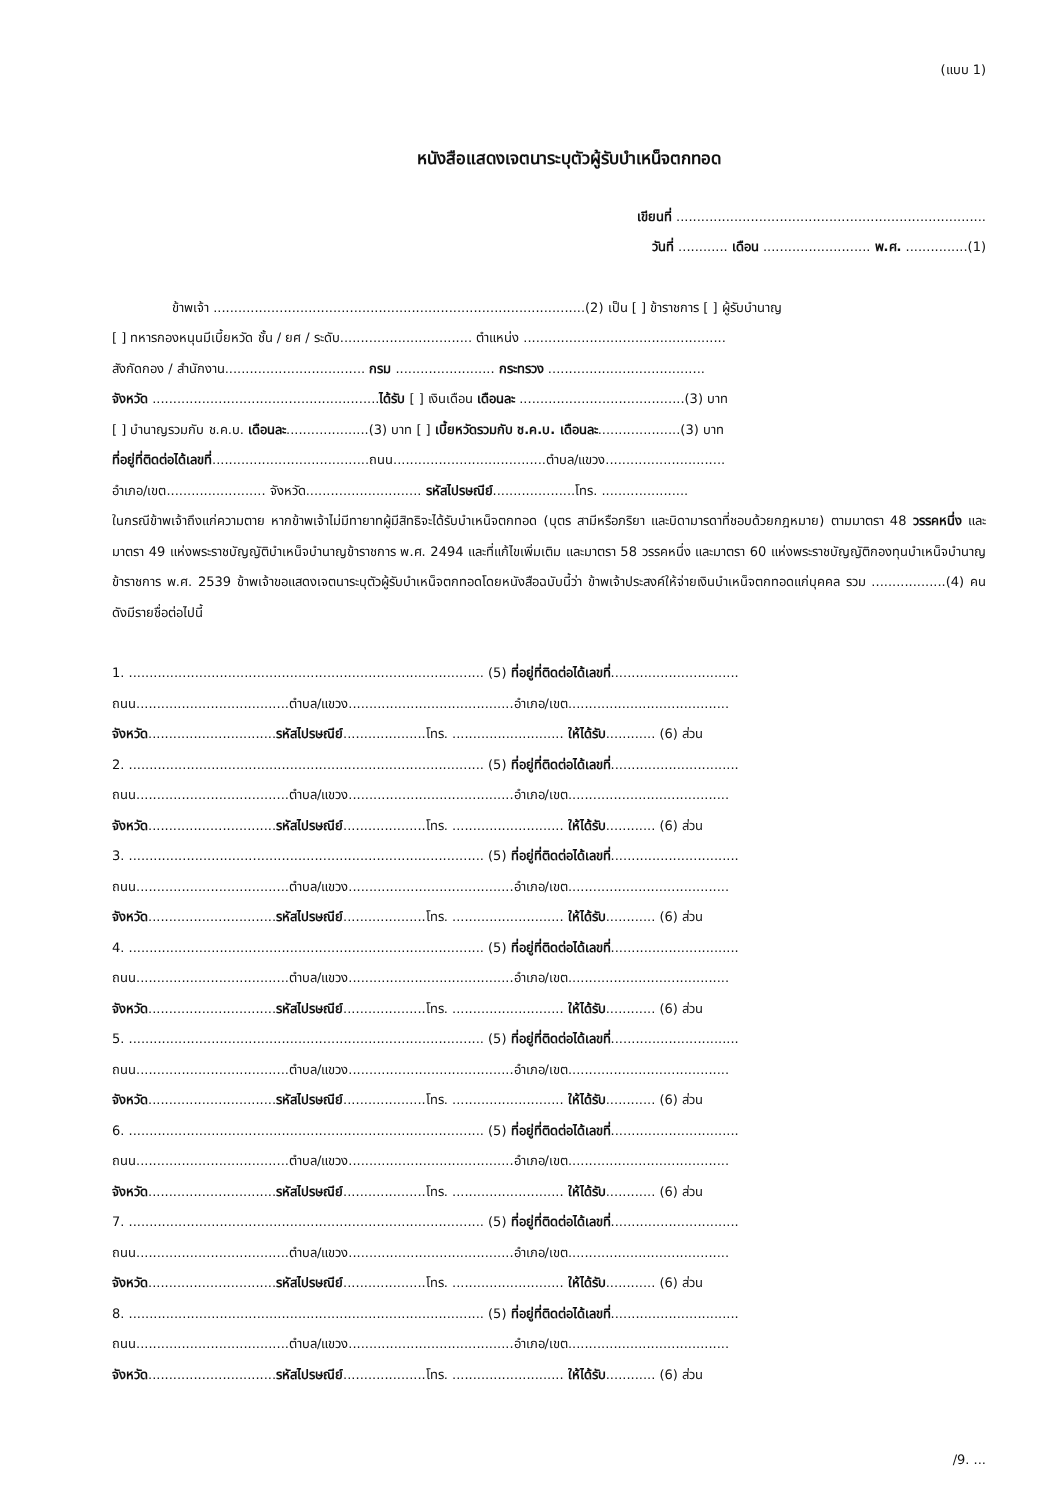(แบบ 1)
หนังสือแสดงเจตนาระบุตัวผู้รับบำเหน็จตกทอด
เขียนที่ ...........................................................................
วันที่ ............ เดือน .......................... พ.ศ. ...............(1)
ข้าพเจ้า ..........................................................................................(2) เป็น [ ] ข้าราชการ [ ] ผู้รับบำนาญ
[ ] ทหารกองหนุนมีเบี้ยหวัด ชั้น / ยศ / ระดับ................................ ตำแหน่ง .................................................
สังกัดกอง / สำนักงาน.................................. กรม ........................ กระทรวง ......................................
จังหวัด .......................................................ได้รับ [ ] เงินเดือน เดือนละ ........................................(3) บาท
[ ] บำนาญรวมกับ ช.ค.บ. เดือนละ....................(3) บาท [ ] เบี้ยหวัดรวมกับ ช.ค.บ. เดือนละ....................(3) บาท
ที่อยู่ที่ติดต่อได้เลขที่......................................ถนน.....................................ตำบล/แขวง.............................
อำเภอ/เขต........................ จังหวัด............................ รหัสไปรษณีย์....................โทร. .....................
ในกรณีข้าพเจ้าถึงแก่ความตาย หากข้าพเจ้าไม่มีทายาทผู้มีสิทธิจะได้รับบำเหน็จตกทอด (บุตร สามีหรือภริยา และบิดามารดาที่ชอบด้วยกฎหมาย) ตามมาตรา 48 วรรคหนึ่ง และมาตรา 49 แห่งพระราชบัญญัติบำเหน็จบำนาญข้าราชการ พ.ศ. 2494 และที่แก้ไขเพิ่มเติม และมาตรา 58 วรรคหนึ่ง และมาตรา 60 แห่งพระราชบัญญัติกองทุนบำเหน็จบำนาญข้าราชการ พ.ศ. 2539 ข้าพเจ้าขอแสดงเจตนาระบุตัวผู้รับบำเหน็จตกทอดโดยหนังสือฉบับนี้ว่า ข้าพเจ้าประสงค์ให้จ่ายเงินบำเหน็จตกทอดแก่บุคคล รวม ..................(4) คน ดังมีรายชื่อต่อไปนี้
1. ...................................................................................... (5) ที่อยู่ที่ติดต่อได้เลขที่...............................
ถนน.....................................ตำบล/แขวง........................................อำเภอ/เขต.......................................
จังหวัด...............................รหัสไปรษณีย์....................โทร. ........................... ให้ได้รับ............ (6) ส่วน
2. ...................................................................................... (5) ที่อยู่ที่ติดต่อได้เลขที่...............................
ถนน.....................................ตำบล/แขวง........................................อำเภอ/เขต.......................................
จังหวัด...............................รหัสไปรษณีย์....................โทร. ........................... ให้ได้รับ............ (6) ส่วน
3. ...................................................................................... (5) ที่อยู่ที่ติดต่อได้เลขที่...............................
ถนน.....................................ตำบล/แขวง........................................อำเภอ/เขต.......................................
จังหวัด...............................รหัสไปรษณีย์....................โทร. ........................... ให้ได้รับ............ (6) ส่วน
4. ...................................................................................... (5) ที่อยู่ที่ติดต่อได้เลขที่...............................
ถนน.....................................ตำบล/แขวง........................................อำเภอ/เขต.......................................
จังหวัด...............................รหัสไปรษณีย์....................โทร. ........................... ให้ได้รับ............ (6) ส่วน
5. ...................................................................................... (5) ที่อยู่ที่ติดต่อได้เลขที่...............................
ถนน.....................................ตำบล/แขวง........................................อำเภอ/เขต.......................................
จังหวัด...............................รหัสไปรษณีย์....................โทร. ........................... ให้ได้รับ............ (6) ส่วน
6. ...................................................................................... (5) ที่อยู่ที่ติดต่อได้เลขที่...............................
ถนน.....................................ตำบล/แขวง........................................อำเภอ/เขต.......................................
จังหวัด...............................รหัสไปรษณีย์....................โทร. ........................... ให้ได้รับ............ (6) ส่วน
7. ...................................................................................... (5) ที่อยู่ที่ติดต่อได้เลขที่...............................
ถนน.....................................ตำบล/แขวง........................................อำเภอ/เขต.......................................
จังหวัด...............................รหัสไปรษณีย์....................โทร. ........................... ให้ได้รับ............ (6) ส่วน
8. ...................................................................................... (5) ที่อยู่ที่ติดต่อได้เลขที่...............................
ถนน.....................................ตำบล/แขวง........................................อำเภอ/เขต.......................................
จังหวัด...............................รหัสไปรษณีย์....................โทร. ........................... ให้ได้รับ............ (6) ส่วน
/9. ...